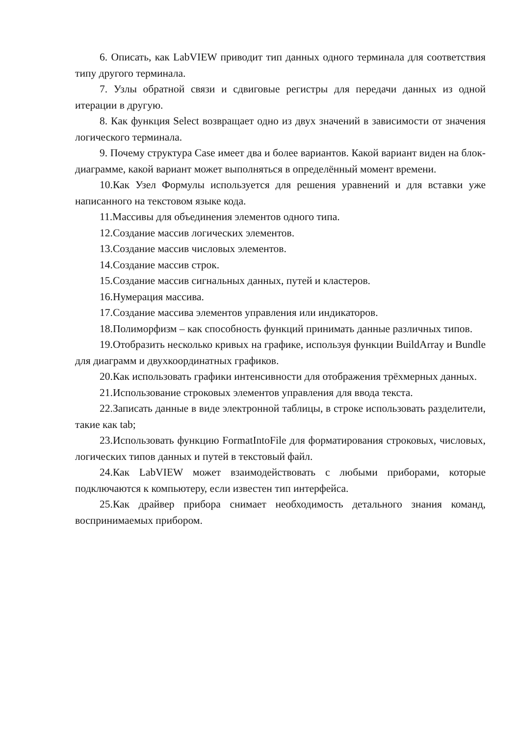6. Описать, как LabVIEW приводит тип данных одного терминала для соответствия типу другого терминала.
7. Узлы обратной связи и сдвиговые регистры для передачи данных из одной итерации в другую.
8. Как функция Select возвращает одно из двух значений в зависимости от значения логического терминала.
9. Почему структура Case имеет два и более вариантов. Какой вариант виден на блок-диаграмме, какой вариант может выполняться в определённый момент времени.
10.Как Узел Формулы используется для решения уравнений и для вставки уже написанного на текстовом языке кода.
11.Массивы для объединения элементов одного типа.
12.Создание массив логических элементов.
13.Создание массив числовых элементов.
14.Создание массив строк.
15.Создание массив сигнальных данных, путей и кластеров.
16.Нумерация массива.
17.Создание массива элементов управления или индикаторов.
18.Полиморфизм – как способность функций принимать данные различных типов.
19.Отобразить несколько кривых на графике, используя функции BuildArray и Bundle для диаграмм и двухкоординатных графиков.
20.Как использовать графики интенсивности для отображения трёхмерных данных.
21.Использование строковых элементов управления для ввода текста.
22.Записать данные в виде электронной таблицы, в строке использовать разделители, такие как tab;
23.Использовать функцию FormatIntoFile для форматирования строковых, числовых, логических типов данных и путей в текстовый файл.
24.Как LabVIEW может взаимодействовать с любыми приборами, которые подключаются к компьютеру, если известен тип интерфейса.
25.Как драйвер прибора снимает необходимость детального знания команд, воспринимаемых прибором.